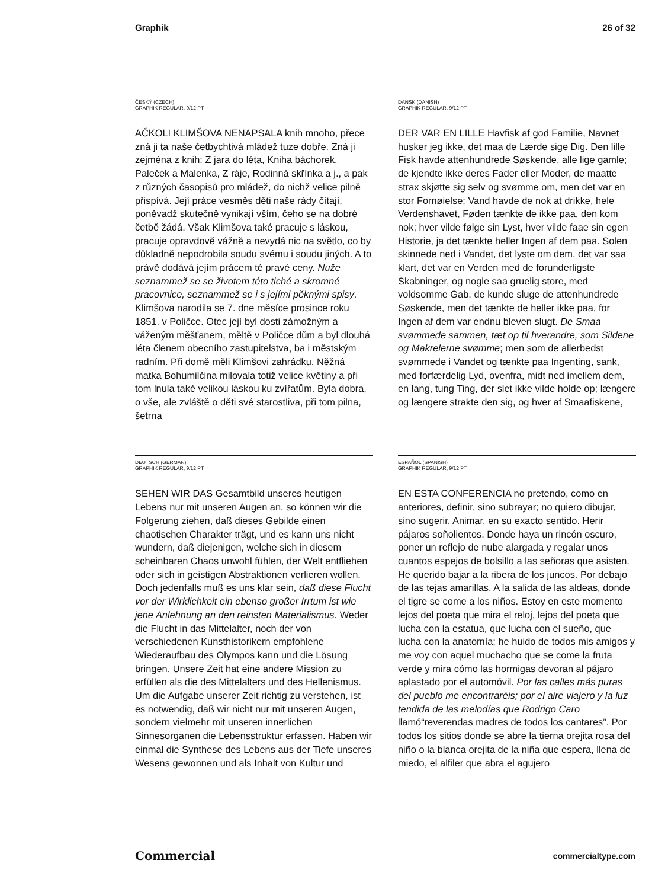Graphik 26 of 32
ČESKÝ (CZECH)
GRAPHIK REGULAR, 9/12 PT
AČKOLI KLIMŠOVA NENAPSALA knih mnoho, přece zná ji ta naše četbychtivá mládež tuze dobře. Zná ji zejména z knih: Z jara do léta, Kniha báchorek, Paleček a Malenka, Z ráje, Rodinná skřínka a j., a pak z různých časopisů pro mládež, do nichž velice pilně přispívá. Její práce vesměs děti naše rády čítají, poněvadž skutečně vynikají vším, čeho se na dobré četbě žádá. Však Klimšova také pracuje s láskou, pracuje opravdově vážně a nevydá nic na světlo, co by důkladně nepodrobila soudu svému i soudu jiných. A to právě dodává jejím prácem té pravé ceny. Nuže seznammež se se životem této tiché a skromné pracovnice, seznammež se i s jejími pěknými spisy. Klimšova narodila se 7. dne měsíce prosince roku 1851. v Poličce. Otec její byl dosti zámožným a váženým měšťanem, měltě v Poličce dům a byl dlouhá léta členem obecního zastupitelstva, ba i městským radním. Při domě měli Klimšovi zahrádku. Něžná matka Bohumilčina milovala totiž velice květiny a při tom lnula také velikou láskou ku zvířatům. Byla dobra, o vše, ale zvláště o děti své starostliva, při tom pilna, šetrna
DANSK (DANISH)
GRAPHIK REGULAR, 9/12 PT
DER VAR EN LILLE Havfisk af god Familie, Navnet husker jeg ikke, det maa de Lærde sige Dig. Den lille Fisk havde attenhundrede Søskende, alle lige gamle; de kjendte ikke deres Fader eller Moder, de maatte strax skjøtte sig selv og svømme om, men det var en stor Fornøielse; Vand havde de nok at drikke, hele Verdenshavet, Føden tænkte de ikke paa, den kom nok; hver vilde følge sin Lyst, hver vilde faae sin egen Historie, ja det tænkte heller Ingen af dem paa. Solen skinnede ned i Vandet, det lyste om dem, det var saa klart, det var en Verden med de forunderligste Skabninger, og nogle saa gruelig store, med voldsomme Gab, de kunde sluge de attenhundrede Søskende, men det tænkte de heller ikke paa, for Ingen af dem var endnu bleven slugt. De Smaa svømmede sammen, tæt op til hverandre, som Sildene og Makrelerne svømme; men som de allerbedst svømmede i Vandet og tænkte paa Ingenting, sank, med forfærdelig Lyd, ovenfra, midt ned imellem dem, en lang, tung Ting, der slet ikke vilde holde op; længere og længere strakte den sig, og hver af Smaafiskene,
DEUTSCH (GERMAN)
GRAPHIK REGULAR, 9/12 PT
SEHEN WIR DAS Gesamtbild unseres heutigen Lebens nur mit unseren Augen an, so können wir die Folgerung ziehen, daß dieses Gebilde einen chaotischen Charakter trägt, und es kann uns nicht wundern, daß diejenigen, welche sich in diesem scheinbaren Chaos unwohl fühlen, der Welt entfliehen oder sich in geistigen Abstraktionen verlieren wollen. Doch jedenfalls muß es uns klar sein, daß diese Flucht vor der Wirklichkeit ein ebenso großer Irrtum ist wie jene Anlehnung an den reinsten Materialismus. Weder die Flucht in das Mittelalter, noch der von verschiedenen Kunsthistorikern empfohlene Wiederaufbau des Olympos kann und die Lösung bringen. Unsere Zeit hat eine andere Mission zu erfüllen als die des Mittelalters und des Hellenismus. Um die Aufgabe unserer Zeit richtig zu verstehen, ist es notwendig, daß wir nicht nur mit unseren Augen, sondern vielmehr mit unseren innerlichen Sinnesorganen die Lebensstruktur erfassen. Haben wir einmal die Synthese des Lebens aus der Tiefe unseres Wesens gewonnen und als Inhalt von Kultur und
ESPAÑOL (SPANISH)
GRAPHIK REGULAR, 9/12 PT
EN ESTA CONFERENCIA no pretendo, como en anteriores, definir, sino subrayar; no quiero dibujar, sino sugerir. Animar, en su exacto sentido. Herir pájaros soñolientos. Donde haya un rincón oscuro, poner un reflejo de nube alargada y regalar unos cuantos espejos de bolsillo a las señoras que asisten. He querido bajar a la ribera de los juncos. Por debajo de las tejas amarillas. A la salida de las aldeas, donde el tigre se come a los niños. Estoy en este momento lejos del poeta que mira el reloj, lejos del poeta que lucha con la estatua, que lucha con el sueño, que lucha con la anatomía; he huido de todos mis amigos y me voy con aquel muchacho que se come la fruta verde y mira cómo las hormigas devoran al pájaro aplastado por el automóvil. Por las calles más puras del pueblo me encontraréis; por el aire viajero y la luz tendida de las melodías que Rodrigo Caro llamó“reverendas madres de todos los cantares”. Por todos los sitios donde se abre la tierna orejita rosa del niño o la blanca orejita de la niña que espera, llena de miedo, el alfiler que abra el agujero
Commercial commercialtype.com